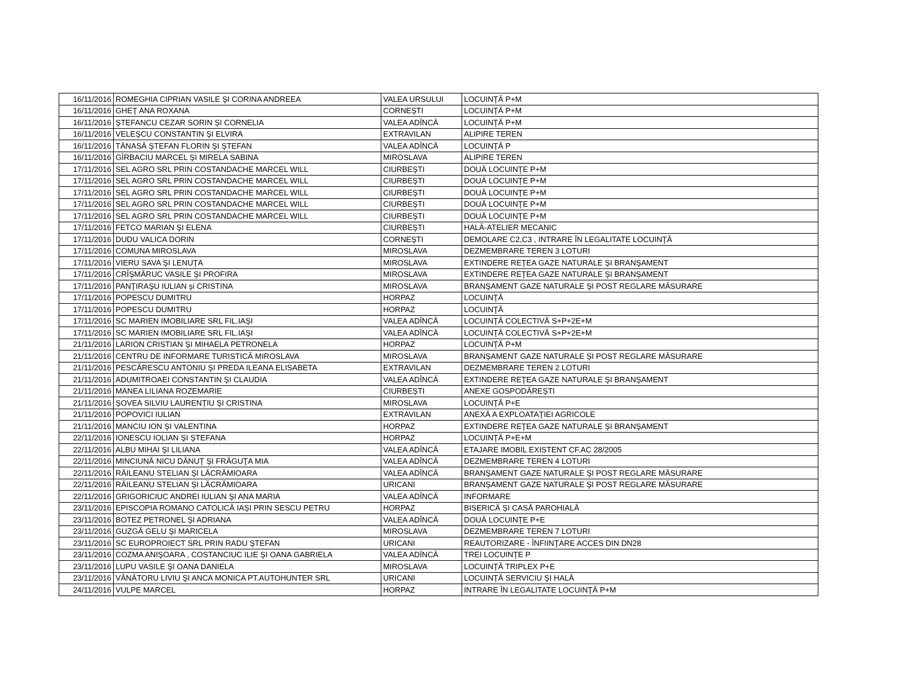| 16/11/2016 | ROMEGHIA CIPRIAN VASILE ŞI CORINA ANDREEA | VALEA URSULUI | LOCUINŢĂ P+M |
| 16/11/2016 | GHEŢ ANA ROXANA | CORNEŞTI | LOCUINŢĂ P+M |
| 16/11/2016 | ŞTEFANCU CEZAR SORIN ŞI CORNELIA | VALEA ADÎNCĂ | LOCUINŢĂ P+M |
| 16/11/2016 | VELEŞCU CONSTANTIN ŞI ELVIRA | EXTRAVILAN | ALIPIRE TEREN |
| 16/11/2016 | TĂNASĂ ŞTEFAN FLORIN ŞI ŞTEFAN | VALEA ADÎNCĂ | LOCUINŢĂ P |
| 16/11/2016 | GÎRBACIU MARCEL ŞI MIRELA SABINA | MIROSLAVA | ALIPIRE TEREN |
| 17/11/2016 | SEL AGRO SRL PRIN COSTANDACHE MARCEL WILL | CIURBEŞTI | DOUĂ LOCUINŢE P+M |
| 17/11/2016 | SEL AGRO SRL PRIN COSTANDACHE MARCEL WILL | CIURBEŞTI | DOUĂ LOCUINŢE P+M |
| 17/11/2016 | SEL AGRO SRL PRIN COSTANDACHE MARCEL WILL | CIURBEŞTI | DOUĂ LOCUINŢE P+M |
| 17/11/2016 | SEL AGRO SRL PRIN COSTANDACHE MARCEL WILL | CIURBEŞTI | DOUĂ LOCUINŢE P+M |
| 17/11/2016 | SEL AGRO SRL PRIN COSTANDACHE MARCEL WILL | CIURBEŞTI | DOUĂ LOCUINŢE P+M |
| 17/11/2016 | FETCO MARIAN ŞI ELENA | CIURBEŞTI | HALĂ-ATELIER MECANIC |
| 17/11/2016 | DUDU VALICA DORIN | CORNEŞTI | DEMOLARE C2,C3 , INTRARE ÎN LEGALITATE LOCUINŢĂ |
| 17/11/2016 | COMUNA MIROSLAVA | MIROSLAVA | DEZMEMBRARE TEREN 3 LOTURI |
| 17/11/2016 | VIERU SAVA ŞI LENUŢA | MIROSLAVA | EXTINDERE REŢEA GAZE NATURALE ŞI BRANŞAMENT |
| 17/11/2016 | CRÎŞMĂRUC VASILE ŞI PROFIRA | MIROSLAVA | EXTINDERE REŢEA GAZE NATURALE ŞI BRANŞAMENT |
| 17/11/2016 | PANŢIRAŞU IULIAN şi CRISTINA | MIROSLAVA | BRANŞAMENT GAZE NATURALE ŞI POST REGLARE MĂSURARE |
| 17/11/2016 | POPESCU DUMITRU | HORPAZ | LOCUINŢĂ |
| 17/11/2016 | POPESCU DUMITRU | HORPAZ | LOCUINŢĂ |
| 17/11/2016 | SC MARIEN IMOBILIARE SRL FIL.IAŞI | VALEA ADÎNCĂ | LOCUINŢĂ COLECTIVĂ S+P+2E+M |
| 17/11/2016 | SC MARIEN IMOBILIARE SRL FIL.IAŞI | VALEA ADÎNCĂ | LOCUINŢĂ COLECTIVĂ S+P+2E+M |
| 21/11/2016 | LARION CRISTIAN ŞI MIHAELA PETRONELA | HORPAZ | LOCUINŢĂ P+M |
| 21/11/2016 | CENTRU DE INFORMARE TURISTICĂ MIROSLAVA | MIROSLAVA | BRANŞAMENT GAZE NATURALE ŞI POST REGLARE MĂSURARE |
| 21/11/2016 | PESCĂRESCU ANTONIU ŞI PREDA ILEANA ELISABETA | EXTRAVILAN | DEZMEMBRARE TEREN 2 LOTURI |
| 21/11/2016 | ADUMITROAEI CONSTANTIN ŞI CLAUDIA | VALEA ADÎNCĂ | EXTINDERE REŢEA GAZE NATURALE ŞI BRANŞAMENT |
| 21/11/2016 | MANEA LILIANA ROZEMARIE | CIURBEŞTI | ANEXE GOSPODĂREŞTI |
| 21/11/2016 | ŞOVEA SILVIU LAURENŢIU ŞI CRISTINA | MIROSLAVA | LOCUINŢĂ P+E |
| 21/11/2016 | POPOVICI IULIAN | EXTRAVILAN | ANEXĂ A EXPLOATAŢIEI AGRICOLE |
| 21/11/2016 | MANCIU ION ŞI VALENTINA | HORPAZ | EXTINDERE REŢEA GAZE NATURALE ŞI BRANŞAMENT |
| 22/11/2016 | IONESCU IOLIAN ŞI ŞTEFANA | HORPAZ | LOCUINŢĂ P+E+M |
| 22/11/2016 | ALBU MIHAI ŞI LILIANA | VALEA ADÎNCĂ | ETAJARE IMOBIL EXISTENT CF.AC 28/2005 |
| 22/11/2016 | MINCIUNĂ NICU DĂNUŢ ŞI FRĂGUŢA MIA | VALEA ADÎNCĂ | DEZMEMBRARE TEREN 4 LOTURI |
| 22/11/2016 | RĂILEANU STELIAN ŞI LĂCRĂMIOARA | VALEA ADÎNCĂ | BRANŞAMENT GAZE NATURALE ŞI POST REGLARE MĂSURARE |
| 22/11/2016 | RĂILEANU STELIAN ŞI LĂCRĂMIOARA | URICANI | BRANŞAMENT GAZE NATURALE ŞI POST REGLARE MĂSURARE |
| 22/11/2016 | GRIGORICIUC ANDREI IULIAN ŞI ANA MARIA | VALEA ADÎNCĂ | INFORMARE |
| 23/11/2016 | EPISCOPIA ROMANO CATOLICĂ IAŞI PRIN SESCU PETRU | HORPAZ | BISERICĂ ŞI CASĂ PAROHIALĂ |
| 23/11/2016 | BOTEZ PETRONEL ŞI ADRIANA | VALEA ADÎNCĂ | DOUĂ LOCUINŢE P+E |
| 23/11/2016 | GUZGĂ GELU ŞI MARICELA | MIROSLAVA | DEZMEMBRARE TEREN 7 LOTURI |
| 23/11/2016 | SC EUROPROIECT SRL PRIN RADU ŞTEFAN | URICANI | REAUTORIZARE - ÎNFIINŢARE ACCES DIN DN28 |
| 23/11/2016 | COZMA ANIŞOARA , COSTANCIUC ILIE ŞI OANA GABRIELA | VALEA ADÎNCĂ | TREI LOCUINŢE P |
| 23/11/2016 | LUPU VASILE ŞI OANA DANIELA | MIROSLAVA | LOCUINŢĂ TRIPLEX P+E |
| 23/11/2016 | VÂNĂTORU LIVIU ŞI ANCA MONICA PT.AUTOHUNTER SRL | URICANI | LOCUINŢĂ SERVICIU ŞI HALĂ |
| 24/11/2016 | VULPE MARCEL | HORPAZ | INTRARE ÎN LEGALITATE LOCUINŢĂ P+M |